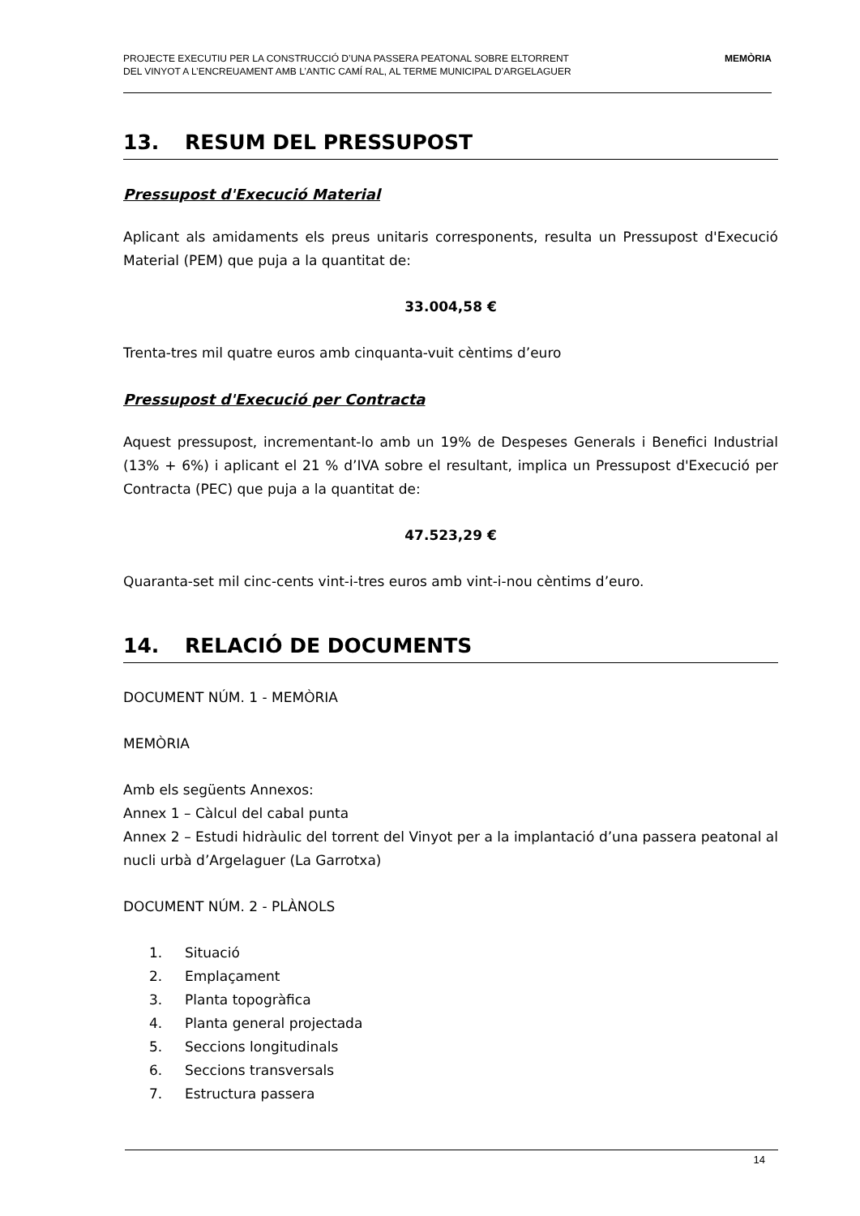PROJECTE EXECUTIU PER LA CONSTRUCCIÓ D’UNA PASSERA PEATONAL SOBRE ELTORRENT
DEL VINYOT A L’ENCREUAMENT AMB L’ANTIC CAMÍ RAL, AL TERME MUNICIPAL D’ARGELAGUER
MEMÒRIA
13. RESUM DEL PRESSUPOST
Pressupost d'Execució Material
Aplicant als amidaments els preus unitaris corresponents, resulta un Pressupost d'Execució Material (PEM) que puja a la quantitat de:
33.004,58 €
Trenta-tres mil quatre euros amb cinquanta-vuit cèntims d’euro
Pressupost d'Execució per Contracta
Aquest pressupost, incrementant-lo amb un 19% de Despeses Generals i Benefici Industrial (13% + 6%) i aplicant el 21 % d’IVA sobre el resultant, implica un Pressupost d'Execució per Contracta (PEC) que puja a la quantitat de:
47.523,29 €
Quaranta-set mil cinc-cents vint-i-tres euros amb vint-i-nou cèntims d’euro.
14. RELACIÓ DE DOCUMENTS
DOCUMENT NÚM. 1 - MEMÒRIA
MEMÒRIA
Amb els següents Annexos:
Annex 1 – Càlcul del cabal punta
Annex 2 – Estudi hidràulic del torrent del Vinyot per a la implantació d’una passera peatonal al nucli urbà d’Argelaguer (La Garrotxa)
DOCUMENT NÚM. 2 - PLÀNOLS
1. Situació
2. Emplaçament
3. Planta topogràfica
4. Planta general projectada
5. Seccions longitudinals
6. Seccions transversals
7. Estructura passera
14